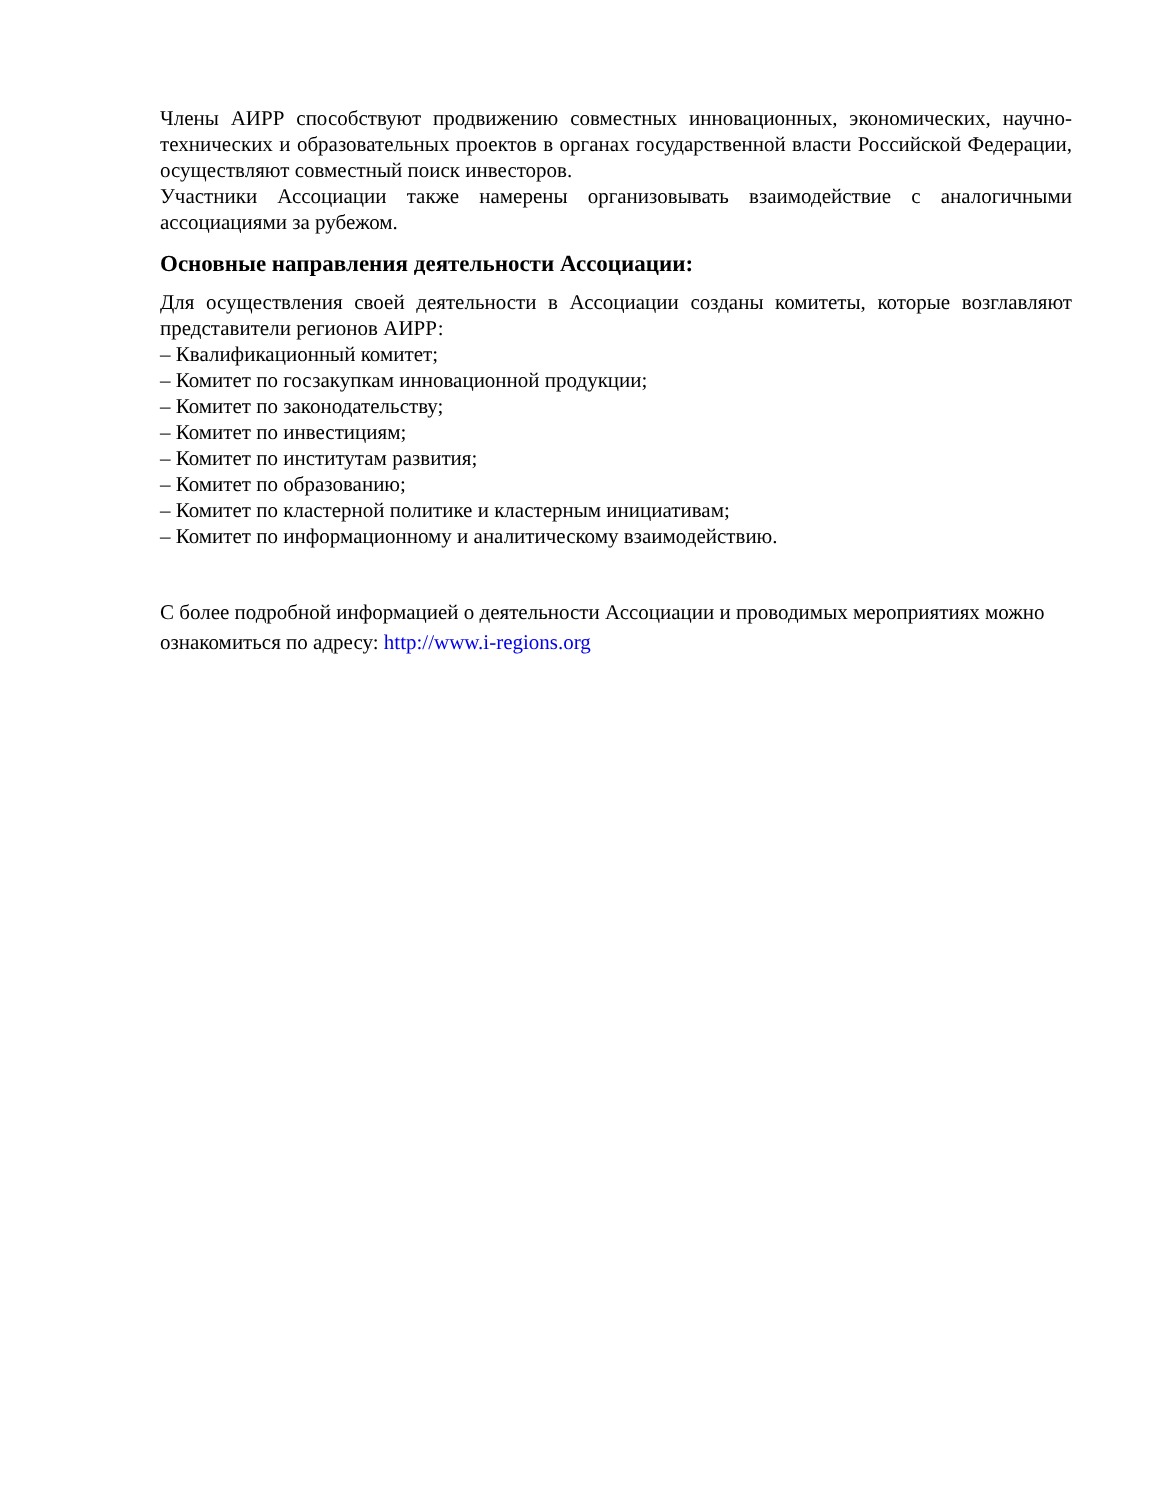Члены АИРР способствуют продвижению совместных инновационных, экономических, научно-технических и образовательных проектов в органах государственной власти Российской Федерации, осуществляют совместный поиск инвесторов.
Участники Ассоциации также намерены организовывать взаимодействие с аналогичными ассоциациями за рубежом.
Основные направления деятельности Ассоциации:
Для осуществления своей деятельности в Ассоциации созданы комитеты, которые возглавляют представители регионов АИРР:
– Квалификационный комитет;
– Комитет по госзакупкам инновационной продукции;
– Комитет по законодательству;
– Комитет по инвестициям;
– Комитет по институтам развития;
– Комитет по образованию;
– Комитет по кластерной политике и кластерным инициативам;
– Комитет по информационному и аналитическому взаимодействию.
С более подробной информацией о деятельности Ассоциации и проводимых мероприятиях можно ознакомиться по адресу: http://www.i-regions.org